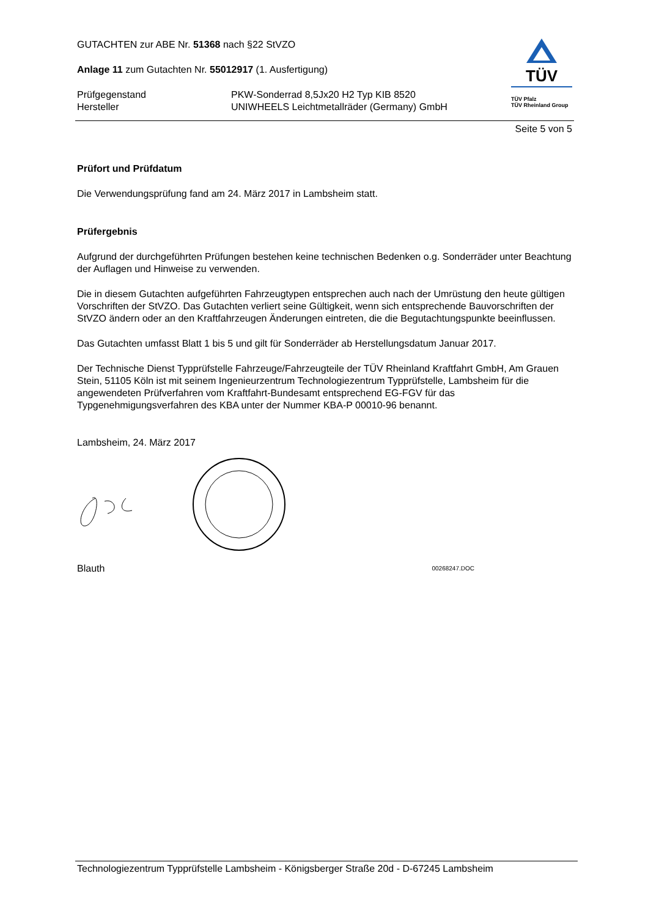GUTACHTEN zur ABE Nr. 51368 nach §22 StVZO
Anlage 11 zum Gutachten Nr. 55012917 (1. Ausfertigung)
Prüfgegenstand
Hersteller
PKW-Sonderrad 8,5Jx20 H2 Typ KIB 8520
UNIWHEELS Leichtmetallräder (Germany) GmbH
TÜV
TÜV Pfalz
TÜV Rheinland Group
Seite 5 von 5
Prüfort und Prüfdatum
Die Verwendungsprüfung fand am 24. März 2017 in Lambsheim statt.
Prüfergebnis
Aufgrund der durchgeführten Prüfungen bestehen keine technischen Bedenken o.g. Sonderräder unter Beachtung der Auflagen und Hinweise zu verwenden.
Die in diesem Gutachten aufgeführten Fahrzeugtypen entsprechen auch nach der Umrüstung den heute gültigen Vorschriften der StVZO. Das Gutachten verliert seine Gültigkeit, wenn sich entsprechende Bauvorschriften der StVZO ändern oder an den Kraftfahrzeugen Änderungen eintreten, die die Begutachtungspunkte beeinflussen.
Das Gutachten umfasst Blatt 1 bis 5 und gilt für Sonderräder ab Herstellungsdatum Januar 2017.
Der Technische Dienst Typprüfstelle Fahrzeuge/Fahrzeugteile der TÜV Rheinland Kraftfahrt GmbH, Am Grauen Stein, 51105 Köln ist mit seinem Ingenieurzentrum Technologiezentrum Typprüfstelle, Lambsheim für die angewendeten Prüfverfahren vom Kraftfahrt-Bundesamt entsprechend EG-FGV für das Typgenehmigungsverfahren des KBA unter der Nummer KBA-P 00010-96 benannt.
Lambsheim, 24. März 2017
Blauth 00268247.DOC
Technologiezentrum Typprüfstelle Lambsheim - Königsberger Straße 20d - D-67245 Lambsheim